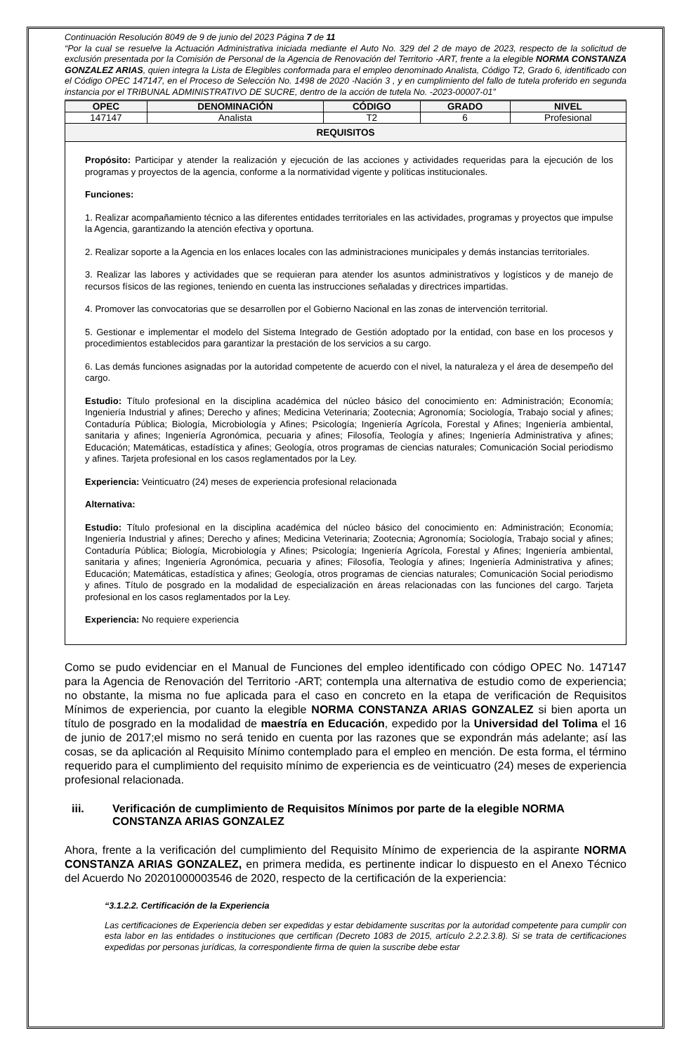Continuación Resolución 8049 de 9 de junio del 2023 Página 7 de 11
“Por la cual se resuelve la Actuación Administrativa iniciada mediante el Auto No. 329 del 2 de mayo de 2023, respecto de la solicitud de exclusión presentada por la Comisión de Personal de la Agencia de Renovación del Territorio -ART, frente a la elegible NORMA CONSTANZA GONZALEZ ARIAS, quien integra la Lista de Elegibles conformada para el empleo denominado Analista, Código T2, Grado 6, identificado con el Código OPEC 147147, en el Proceso de Selección No. 1498 de 2020 -Nación 3 , y en cumplimiento del fallo de tutela proferido en segunda instancia por el TRIBUNAL ADMINISTRATIVO DE SUCRE, dentro de la acción de tutela No. -2023-00007-01”
| OPEC | DENOMINACIÓN | CÓDIGO | GRADO | NIVEL |
| --- | --- | --- | --- | --- |
| 147147 | Analista | T2 | 6 | Profesional |
| REQUISITOS | | | | |
| Propósito: Participar y atender la realización y ejecución de las acciones y actividades requeridas para la ejecución de los programas y proyectos de la agencia, conforme a la normatividad vigente y políticas institucionales. Funciones: 1. Realizar acompañamiento técnico a las diferentes entidades territoriales en las actividades, programas y proyectos que impulse la Agencia, garantizando la atención efectiva y oportuna. 2. Realizar soporte a la Agencia en los enlaces locales con las administraciones municipales y demás instancias territoriales. 3. Realizar las labores y actividades que se requieran para atender los asuntos administrativos y logísticos y de manejo de recursos físicos de las regiones, teniendo en cuenta las instrucciones señaladas y directrices impartidas. 4. Promover las convocatorias que se desarrollen por el Gobierno Nacional en las zonas de intervención territorial. 5. Gestionar e implementar el modelo del Sistema Integrado de Gestión adoptado por la entidad, con base en los procesos y procedimientos establecidos para garantizar la prestación de los servicios a su cargo. 6. Las demás funciones asignadas por la autoridad competente de acuerdo con el nivel, la naturaleza y el área de desempeño del cargo. Estudio: Título profesional en la disciplina académica del núcleo básico del conocimiento en: Administración; Economía; Ingeniería Industrial y afines; Derecho y afines; Medicina Veterinaria; Zootecnia; Agronomía; Sociología, Trabajo social y afines; Contaduría Pública; Biología, Microbiología y Afines; Psicología; Ingeniería Agrícola, Forestal y Afines; Ingeniería ambiental, sanitaria y afines; Ingeniería Agronómica, pecuaria y afines; Filosofía, Teología y afines; Ingeniería Administrativa y afines; Educación; Matemáticas, estadística y afines; Geología, otros programas de ciencias naturales; Comunicación Social periodismo y afines. Tarjeta profesional en los casos reglamentados por la Ley. Experiencia: Veinticuatro (24) meses de experiencia profesional relacionada Alternativa: Estudio: Título profesional en la disciplina académica del núcleo básico del conocimiento en: Administración; Economía; Ingeniería Industrial y afines; Derecho y afines; Medicina Veterinaria; Zootecnia; Agronomía; Sociología, Trabajo social y afines; Contaduría Pública; Biología, Microbiología y Afines; Psicología; Ingeniería Agrícola, Forestal y Afines; Ingeniería ambiental, sanitaria y afines; Ingeniería Agronómica, pecuaria y afines; Filosofía, Teología y afines; Ingeniería Administrativa y afines; Educación; Matemáticas, estadística y afines; Geología, otros programas de ciencias naturales; Comunicación Social periodismo y afines. Título de posgrado en la modalidad de especialización en áreas relacionadas con las funciones del cargo. Tarjeta profesional en los casos reglamentados por la Ley. Experiencia: No requiere experiencia | | | | |
Como se pudo evidenciar en el Manual de Funciones del empleo identificado con código OPEC No. 147147 para la Agencia de Renovación del Territorio -ART; contempla una alternativa de estudio como de experiencia; no obstante, la misma no fue aplicada para el caso en concreto en la etapa de verificación de Requisitos Mínimos de experiencia, por cuanto la elegible NORMA CONSTANZA ARIAS GONZALEZ si bien aporta un título de posgrado en la modalidad de maestría en Educación, expedido por la Universidad del Tolima el 16 de junio de 2017;el mismo no será tenido en cuenta por las razones que se expondrán más adelante; así las cosas, se da aplicación al Requisito Mínimo contemplado para el empleo en mención. De esta forma, el término requerido para el cumplimiento del requisito mínimo de experiencia es de veinticuatro (24) meses de experiencia profesional relacionada.
iii. Verificación de cumplimiento de Requisitos Mínimos por parte de la elegible NORMA CONSTANZA ARIAS GONZALEZ
Ahora, frente a la verificación del cumplimiento del Requisito Mínimo de experiencia de la aspirante NORMA CONSTANZA ARIAS GONZALEZ, en primera medida, es pertinente indicar lo dispuesto en el Anexo Técnico del Acuerdo No 20201000003546 de 2020, respecto de la certificación de la experiencia:
“3.1.2.2. Certificación de la Experiencia
Las certificaciones de Experiencia deben ser expedidas y estar debidamente suscritas por la autoridad competente para cumplir con esta labor en las entidades o instituciones que certifican (Decreto 1083 de 2015, artículo 2.2.2.3.8). Si se trata de certificaciones expedidas por personas jurídicas, la correspondiente firma de quien la suscribe debe estar